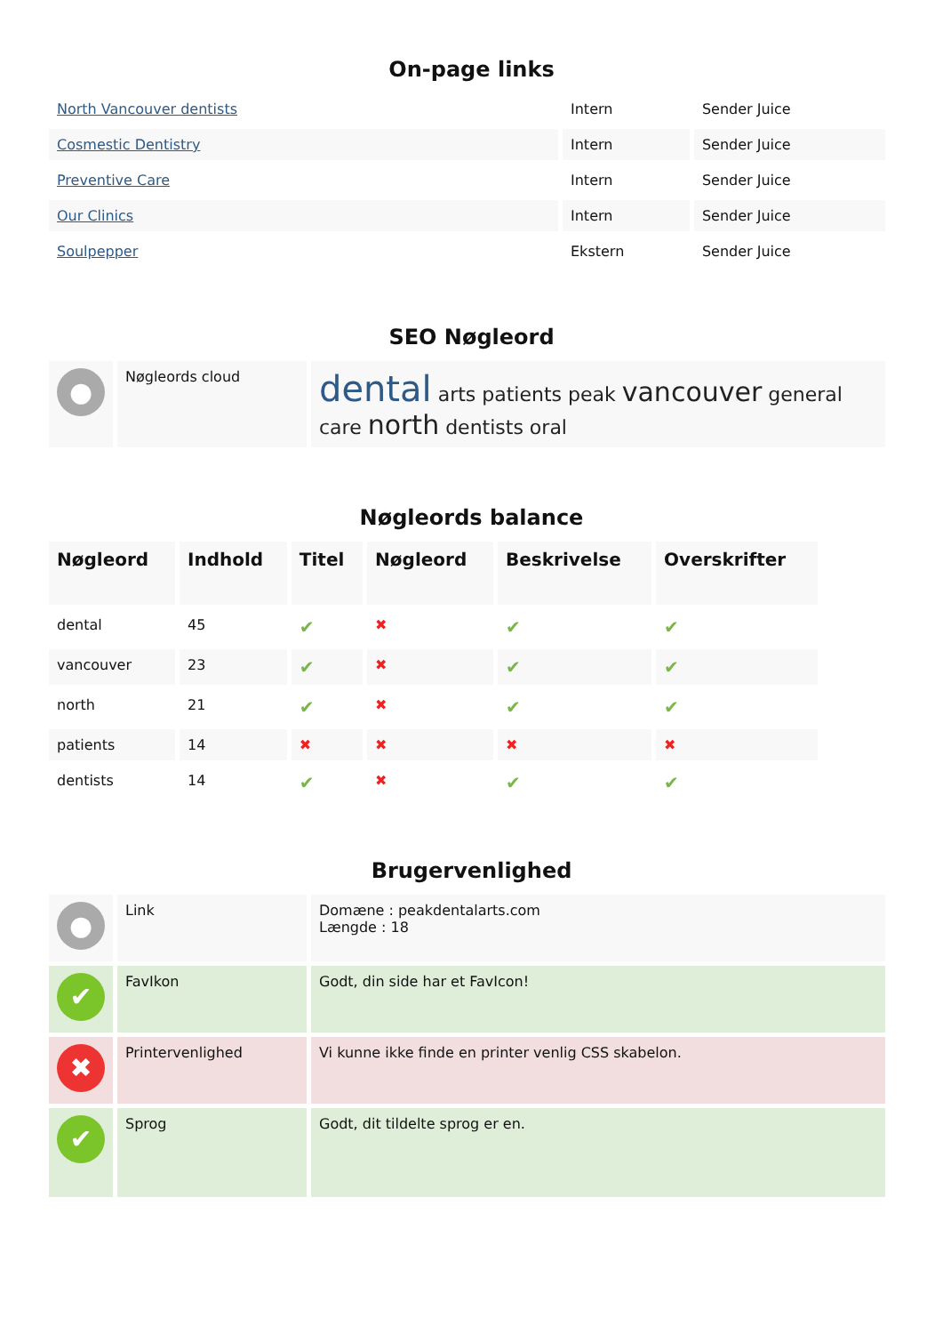On-page links
| North Vancouver dentists | Intern | Sender Juice |
| Cosmestic Dentistry | Intern | Sender Juice |
| Preventive Care | Intern | Sender Juice |
| Our Clinics | Intern | Sender Juice |
| Soulpepper | Ekstern | Sender Juice |
SEO Nøgleord
| ● | Nøgleords cloud | dental arts patients peak vancouver general care north dentists oral |
Nøgleords balance
| Nøgleord | Indhold | Titel | Nøgleord | Beskrivelse | Overskrifter |
| --- | --- | --- | --- | --- | --- |
| dental | 45 | ✔ | ✖ | ✔ | ✔ |
| vancouver | 23 | ✔ | ✖ | ✔ | ✔ |
| north | 21 | ✔ | ✖ | ✔ | ✔ |
| patients | 14 | ✖ | ✖ | ✖ | ✖ |
| dentists | 14 | ✔ | ✖ | ✔ | ✔ |
Brugervenlighed
| ● | Link | Domæne : peakdentalarts.com Længde : 18 |
| ✔ | FavIkon | Godt, din side har et FavIcon! |
| ✖ | Printervenlighed | Vi kunne ikke finde en printer venlig CSS skabelon. |
| ✔ | Sprog | Godt, dit tildelte sprog er en. |